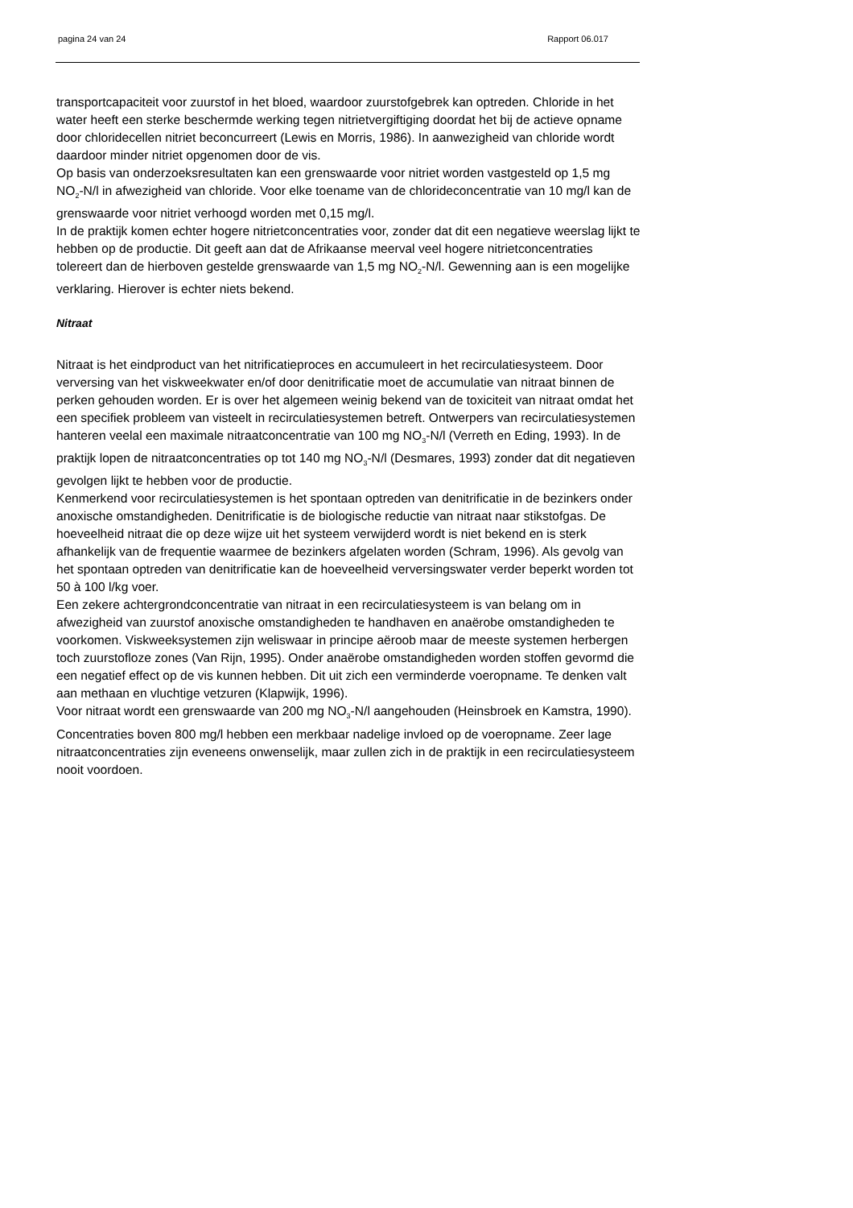pagina 24 van 24 Rapport 06.017
transportcapaciteit voor zuurstof in het bloed, waardoor zuurstofgebrek kan optreden. Chloride in het water heeft een sterke beschermde werking tegen nitrietvergiftiging doordat het bij de actieve opname door chloridecellen nitriet beconcurreert (Lewis en Morris, 1986). In aanwezigheid van chloride wordt daardoor minder nitriet opgenomen door de vis.
Op basis van onderzoeksresultaten kan een grenswaarde voor nitriet worden vastgesteld op 1,5 mg NO<sub>2</sub>-N/l in afwezigheid van chloride. Voor elke toename van de chlorideconcentratie van 10 mg/l kan de grenswaarde voor nitriet verhoogd worden met 0,15 mg/l.
In de praktijk komen echter hogere nitrietconcentraties voor, zonder dat dit een negatieve weerslag lijkt te hebben op de productie. Dit geeft aan dat de Afrikaanse meerval veel hogere nitrietconcentraties tolereert dan de hierboven gestelde grenswaarde van 1,5 mg NO<sub>2</sub>-N/l. Gewenning aan is een mogelijke verklaring. Hierover is echter niets bekend.
Nitraat
Nitraat is het eindproduct van het nitrificatieproces en accumuleert in het recirculatiesysteem. Door verversing van het viskweekwater en/of door denitrificatie moet de accumulatie van nitraat binnen de perken gehouden worden. Er is over het algemeen weinig bekend van de toxiciteit van nitraat omdat het een specifiek probleem van visteelt in recirculatiesystemen betreft. Ontwerpers van recirculatiesystemen hanteren veelal een maximale nitraatconcentratie van 100 mg NO<sub>3</sub>-N/l (Verreth en Eding, 1993). In de praktijk lopen de nitraatconcentraties op tot 140 mg NO<sub>3</sub>-N/l (Desmares, 1993) zonder dat dit negatieven gevolgen lijkt te hebben voor de productie.
Kenmerkend voor recirculatiesystemen is het spontaan optreden van denitrificatie in de bezinkers onder anoxische omstandigheden. Denitrificatie is de biologische reductie van nitraat naar stikstofgas. De hoeveelheid nitraat die op deze wijze uit het systeem verwijderd wordt is niet bekend en is sterk afhankelijk van de frequentie waarmee de bezinkers afgelaten worden (Schram, 1996). Als gevolg van het spontaan optreden van denitrificatie kan de hoeveelheid verversingswater verder beperkt worden tot 50 à 100 l/kg voer.
Een zekere achtergrondconcentratie van nitraat in een recirculatiesysteem is van belang om in afwezigheid van zuurstof anoxische omstandigheden te handhaven en anaërobe omstandigheden te voorkomen. Viskweeksystemen zijn weliswaar in principe aëroob maar de meeste systemen herbergen toch zuurstofloze zones (Van Rijn, 1995). Onder anaërobe omstandigheden worden stoffen gevormd die een negatief effect op de vis kunnen hebben. Dit uit zich een verminderde voeropname. Te denken valt aan methaan en vluchtige vetzuren (Klapwijk, 1996).
Voor nitraat wordt een grenswaarde van 200 mg NO<sub>3</sub>-N/l aangehouden (Heinsbroek en Kamstra, 1990). Concentraties boven 800 mg/l hebben een merkbaar nadelige invloed op de voeropname. Zeer lage nitraatconcentraties zijn eveneens onwenselijk, maar zullen zich in de praktijk in een recirculatiesysteem nooit voordoen.